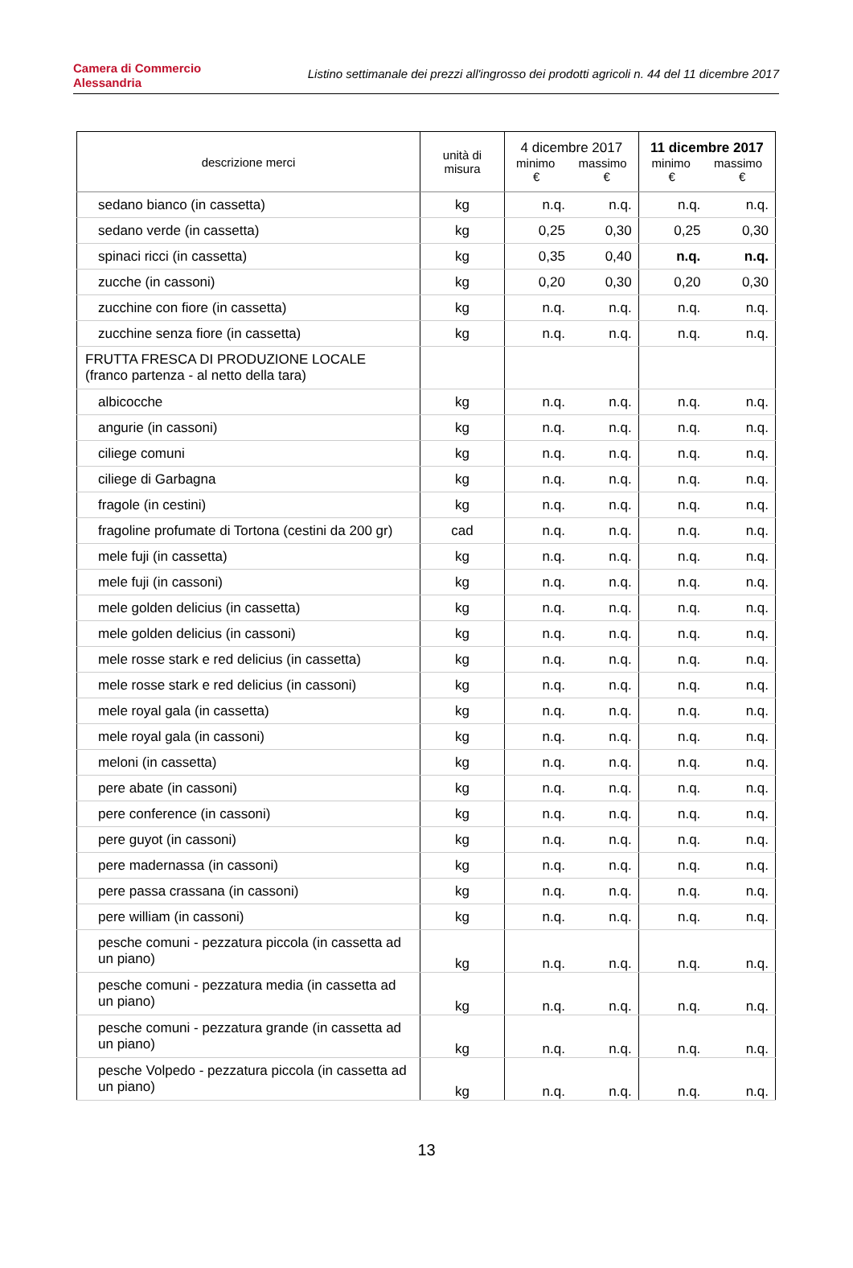Camera di Commercio
Alessandria
Listino settimanale dei prezzi all'ingrosso dei prodotti agricoli n. 44 del 11 dicembre 2017
| descrizione merci | unità di misura | 4 dicembre 2017 minimo massimo € € | | 11 dicembre 2017 minimo massimo € € | |
| --- | --- | --- | --- | --- | --- |
| sedano bianco (in cassetta) | kg | n.q. | n.q. | n.q. | n.q. |
| sedano verde (in cassetta) | kg | 0,25 | 0,30 | 0,25 | 0,30 |
| spinaci ricci (in cassetta) | kg | 0,35 | 0,40 | n.q. | n.q. |
| zucche (in cassoni) | kg | 0,20 | 0,30 | 0,20 | 0,30 |
| zucchine con fiore (in cassetta) | kg | n.q. | n.q. | n.q. | n.q. |
| zucchine senza fiore (in cassetta) | kg | n.q. | n.q. | n.q. | n.q. |
| FRUTTA FRESCA DI PRODUZIONE LOCALE (franco partenza - al netto della tara) | | | | | |
| albicocche | kg | n.q. | n.q. | n.q. | n.q. |
| angurie (in cassoni) | kg | n.q. | n.q. | n.q. | n.q. |
| ciliege comuni | kg | n.q. | n.q. | n.q. | n.q. |
| ciliege di Garbagna | kg | n.q. | n.q. | n.q. | n.q. |
| fragole (in cestini) | kg | n.q. | n.q. | n.q. | n.q. |
| fragoline profumate di Tortona (cestini da 200 gr) | cad | n.q. | n.q. | n.q. | n.q. |
| mele fuji (in cassetta) | kg | n.q. | n.q. | n.q. | n.q. |
| mele fuji (in cassoni) | kg | n.q. | n.q. | n.q. | n.q. |
| mele golden delicius (in cassetta) | kg | n.q. | n.q. | n.q. | n.q. |
| mele golden delicius (in cassoni) | kg | n.q. | n.q. | n.q. | n.q. |
| mele rosse stark e red delicius (in cassetta) | kg | n.q. | n.q. | n.q. | n.q. |
| mele rosse stark e red delicius (in cassoni) | kg | n.q. | n.q. | n.q. | n.q. |
| mele royal gala (in cassetta) | kg | n.q. | n.q. | n.q. | n.q. |
| mele royal gala (in cassoni) | kg | n.q. | n.q. | n.q. | n.q. |
| meloni (in cassetta) | kg | n.q. | n.q. | n.q. | n.q. |
| pere abate (in cassoni) | kg | n.q. | n.q. | n.q. | n.q. |
| pere conference (in cassoni) | kg | n.q. | n.q. | n.q. | n.q. |
| pere guyot (in cassoni) | kg | n.q. | n.q. | n.q. | n.q. |
| pere madernassa (in cassoni) | kg | n.q. | n.q. | n.q. | n.q. |
| pere passa crassana (in cassoni) | kg | n.q. | n.q. | n.q. | n.q. |
| pere william (in cassoni) | kg | n.q. | n.q. | n.q. | n.q. |
| pesche comuni - pezzatura piccola (in cassetta ad un piano) | kg | n.q. | n.q. | n.q. | n.q. |
| pesche comuni - pezzatura media (in cassetta ad un piano) | kg | n.q. | n.q. | n.q. | n.q. |
| pesche comuni - pezzatura grande (in cassetta ad un piano) | kg | n.q. | n.q. | n.q. | n.q. |
| pesche Volpedo - pezzatura piccola (in cassetta ad un piano) | kg | n.q. | n.q. | n.q. | n.q. |
13